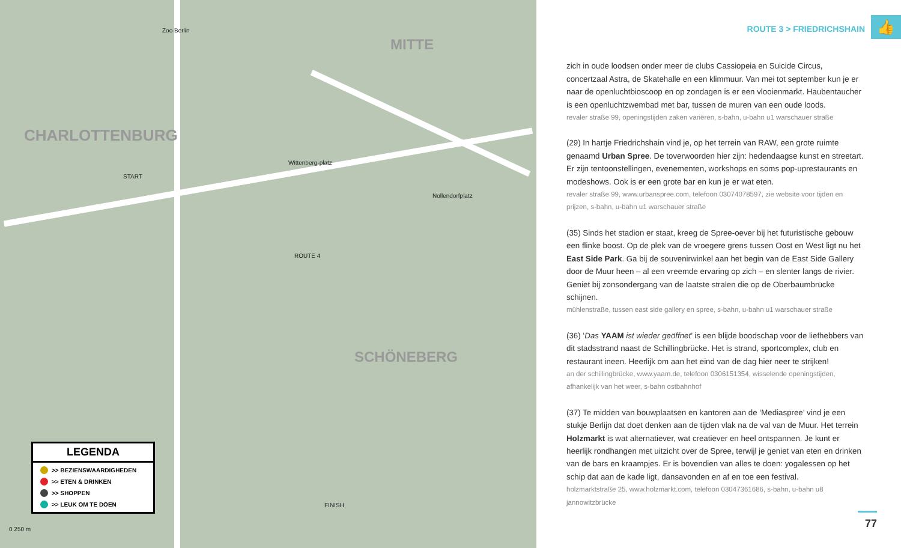CHARLOTTENBURG
MITTE
SCHÖNEBERG
Zoo Berlin
Wittenberg-platz
Nollendorfplatz
ROUTE 4
FINISH
START
LEGENDA
>> BEZIENSWAARDIGHEDEN
>> ETEN & DRINKEN
>> SHOPPEN
>> LEUK OM TE DOEN
0 250 m
ROUTE 3 > FRIEDRICHSHAIN
👍
zich in oude loodsen onder meer de clubs Cassiopeia en Suicide Circus, concertzaal Astra, de Skatehalle en een klimmuur. Van mei tot september kun je er naar de openluchtbioscoop en op zondagen is er een vlooienmarkt. Haubentaucher is een openluchtzwembad met bar, tussen de muren van een oude loods.
revaler straße 99, openingstijden zaken variëren, s-bahn, u-bahn u1 warschauer straße
(29) In hartje Friedrichshain vind je, op het terrein van RAW, een grote ruimte genaamd Urban Spree. De toverwoorden hier zijn: hedendaagse kunst en streetart. Er zijn tentoonstellingen, evenementen, workshops en soms pop-uprestaurants en modeshows. Ook is er een grote bar en kun je er wat eten.
revaler straße 99, www.urbanspree.com, telefoon 03074078597, zie website voor tijden en prijzen, s-bahn, u-bahn u1 warschauer straße
(35) Sinds het stadion er staat, kreeg de Spree-oever bij het futuristische gebouw een flinke boost. Op de plek van de vroegere grens tussen Oost en West ligt nu het East Side Park. Ga bij de souvenirwinkel aan het begin van de East Side Gallery door de Muur heen – al een vreemde ervaring op zich – en slenter langs de rivier. Geniet bij zonsondergang van de laatste stralen die op de Oberbaumbrücke schijnen.
mühlenstraße, tussen east side gallery en spree, s-bahn, u-bahn u1 warschauer straße
(36) ‘Das YAAM ist wieder geöffnet’ is een blijde boodschap voor de liefhebbers van dit stadsstrand naast de Schillingbrücke. Het is strand, sportcomplex, club en restaurant ineen. Heerlijk om aan het eind van de dag hier neer te strijken!
an der schillingbrücke, www.yaam.de, telefoon 0306151354, wisselende openingstijden, afhankelijk van het weer, s-bahn ostbahnhof
(37) Te midden van bouwplaatsen en kantoren aan de ‘Mediaspree’ vind je een stukje Berlijn dat doet denken aan de tijden vlak na de val van de Muur. Het terrein Holzmarkt is wat alternatiever, wat creatiever en heel ontspannen. Je kunt er heerlijk rondhangen met uitzicht over de Spree, terwijl je geniet van eten en drinken van de bars en kraampjes. Er is bovendien van alles te doen: yogalessen op het schip dat aan de kade ligt, dansavonden en af en toe een festival.
holzmarktstraße 25, www.holzmarkt.com, telefoon 03047361686, s-bahn, u-bahn u8 jannowitzbrücke
77